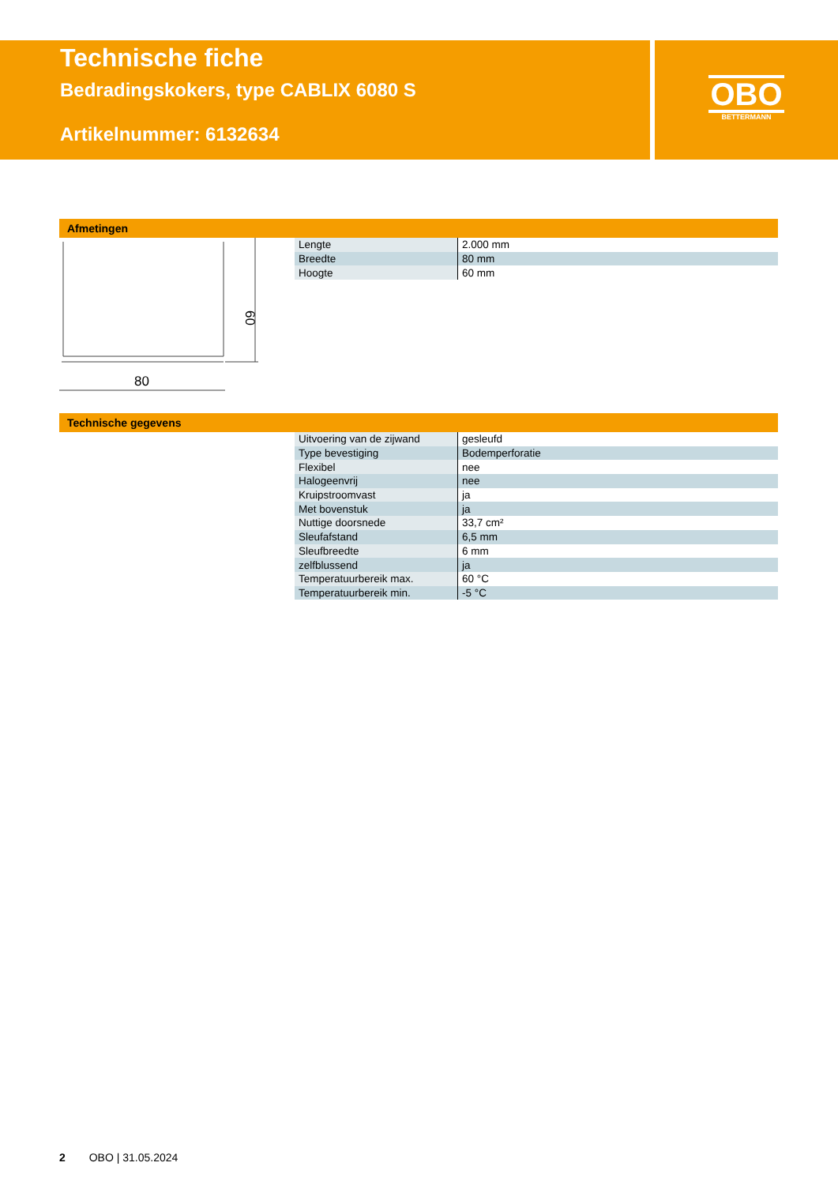Technische fiche
Bedradingskokers, type CABLIX 6080 S
Artikelnummer: 6132634
OBO
BETTERMANN
Afmetingen
80
60
| Lengte | 2.000 mm |
| Breedte | 80 mm |
| Hoogte | 60 mm |
Technische gegevens
| Uitvoering van de zijwand | gesleufd |
| Type bevestiging | Bodemperforatie |
| Flexibel | nee |
| Halogeenvrij | nee |
| Kruipstroomvast | ja |
| Met bovenstuk | ja |
| Nuttige doorsnede | 33,7 cm² |
| Sleufafstand | 6,5 mm |
| Sleufbreedte | 6 mm |
| zelfblussend | ja |
| Temperatuurbereik max. | 60 °C |
| Temperatuurbereik min. | -5 °C |
2 OBO | 31.05.2024